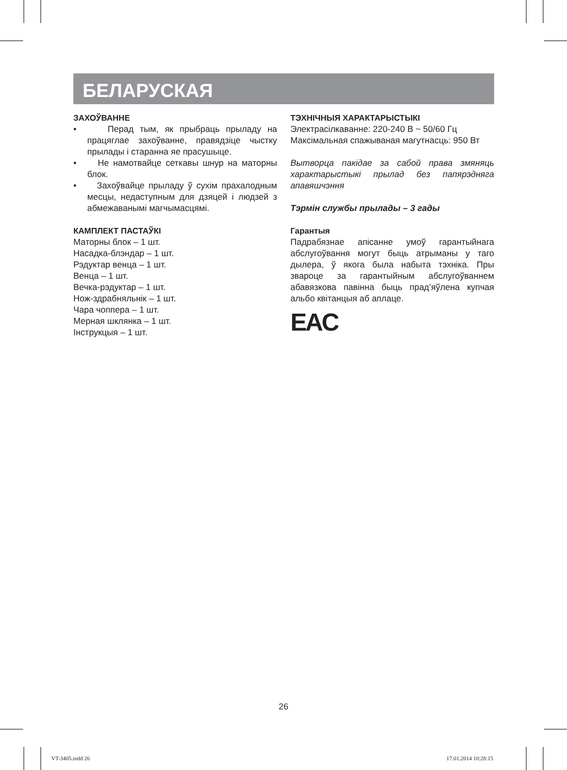БЕЛАРУСКАЯ
ЗАХОЎВАННЕ
• Перад тым, як прыбраць прыладу на працяглае захоўванне, правядзіце чыстку прылады і старанна яе прасушыце.
• Не намотвайце сеткавы шнур на маторны блок.
• Захоўвайце прыладу ў сухім прахалодным месцы, недаступным для дзяцей і людзей з абмежаванымі магчымасцямі.
КАМПЛЕКТ ПАСТАЎКІ
Маторны блок – 1 шт.
Насадка-блэндар – 1 шт.
Рэдуктар венца – 1 шт.
Венца – 1 шт.
Вечка-рэдуктар – 1 шт.
Нож-здрабняльнік – 1 шт.
Чара чоппера – 1 шт.
Мерная шклянка – 1 шт.
Інструкцыя – 1 шт.
ТЭХНІЧНЫЯ ХАРАКТАРЫСТЫКІ
Электрасілкаванне: 220-240 В ~ 50/60 Гц
Максімальная спажываная магутнасць: 950 Вт
Вытворца пакідае за сабой права змяняць характарыстыкі прылад без папярэдняга апавяшчэння
Тэрмін службы прылады – 3 гады
Гарантыя
Падрабязнае апісанне умоў гарантыйнага абслугоўвання могут быць атрыманы у таго дылера, ў якога была набыта тэхніка. Пры звароце за гарантыйным абслугоўваннем абавязкова павінна быць прад’яўлена купчая альбо квітанцыя аб аплаце.
EAC
26
VT-3405.indd 26 17.01.2014 10:28:15